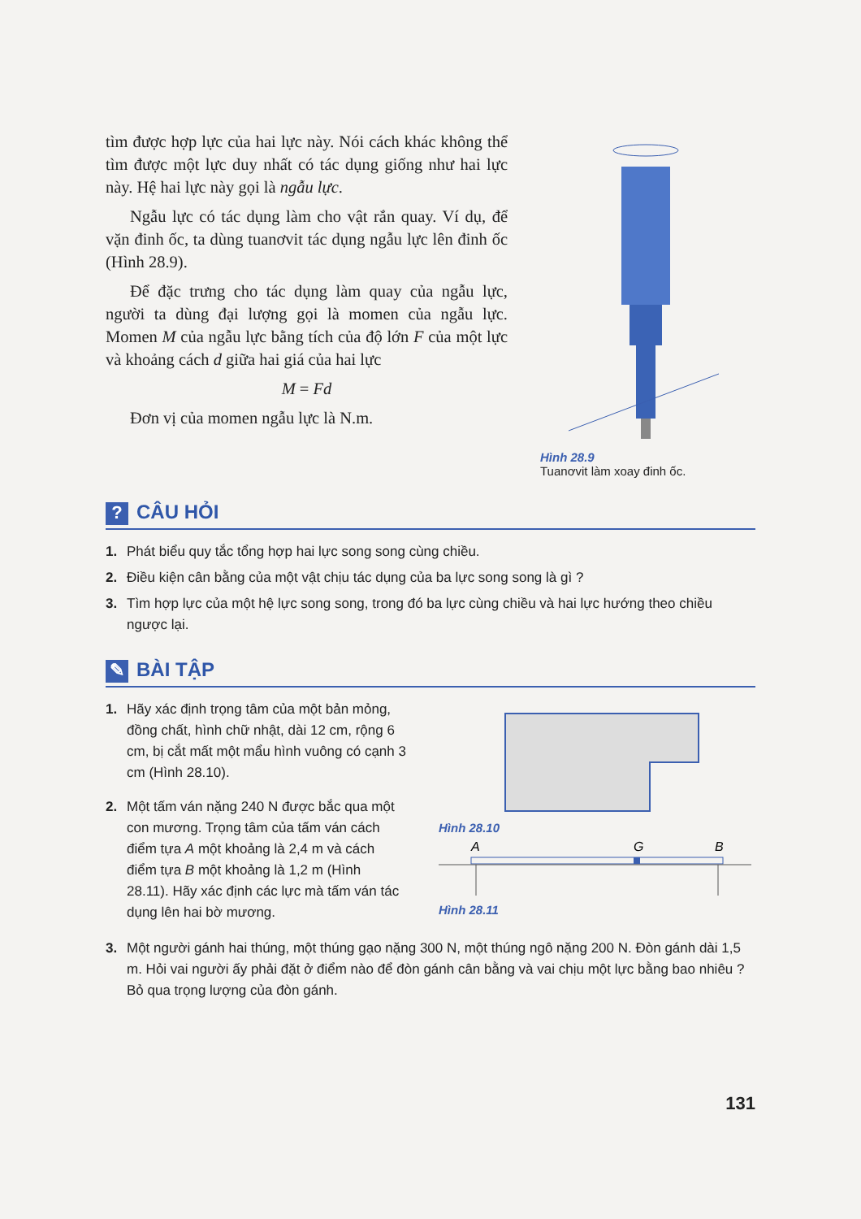tìm được hợp lực của hai lực này. Nói cách khác không thể tìm được một lực duy nhất có tác dụng giống như hai lực này. Hệ hai lực này gọi là ngẫu lực.
Ngẫu lực có tác dụng làm cho vật rắn quay. Ví dụ, để vặn đinh ốc, ta dùng tuanơvit tác dụng ngẫu lực lên đinh ốc (Hình 28.9).
Để đặc trưng cho tác dụng làm quay của ngẫu lực, người ta dùng đại lượng gọi là momen của ngẫu lực. Momen M của ngẫu lực bằng tích của độ lớn F của một lực và khoảng cách d giữa hai giá của hai lực
M = Fd
Đơn vị của momen ngẫu lực là N.m.
Hình 28.9
Tuanơvit làm xoay đinh ốc.
? CÂU HỎI
1. Phát biểu quy tắc tổng hợp hai lực song song cùng chiều.
2. Điều kiện cân bằng của một vật chịu tác dụng của ba lực song song là gì ?
3. Tìm hợp lực của một hệ lực song song, trong đó ba lực cùng chiều và hai lực hướng theo chiều ngược lại.
✎ BÀI TẬP
1. Hãy xác định trọng tâm của một bản mỏng, đồng chất, hình chữ nhật, dài 12 cm, rộng 6 cm, bị cắt mất một mẩu hình vuông có cạnh 3 cm (Hình 28.10).
2. Một tấm ván nặng 240 N được bắc qua một con mương. Trọng tâm của tấm ván cách điểm tựa A một khoảng là 2,4 m và cách điểm tựa B một khoảng là 1,2 m (Hình 28.11). Hãy xác định các lực mà tấm ván tác dụng lên hai bờ mương.
Hình 28.10
A
G
B
Hình 28.11
3. Một người gánh hai thúng, một thúng gạo nặng 300 N, một thúng ngô nặng 200 N. Đòn gánh dài 1,5 m. Hỏi vai người ấy phải đặt ở điểm nào để đòn gánh cân bằng và vai chịu một lực bằng bao nhiêu ? Bỏ qua trọng lượng của đòn gánh.
131